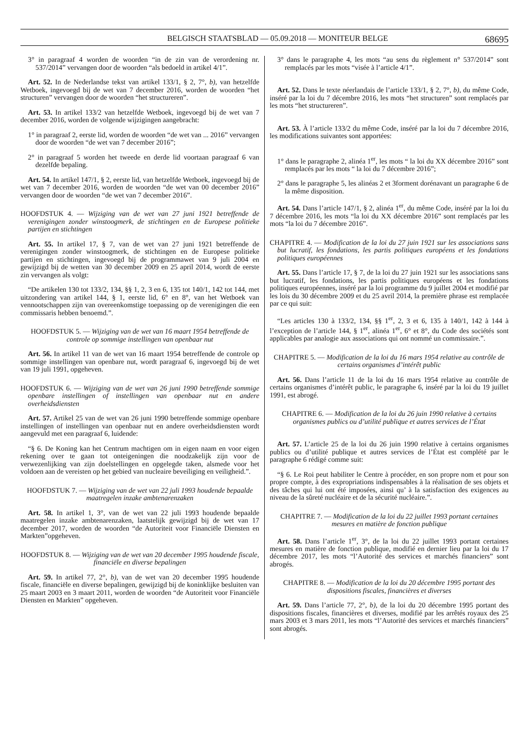BELGISCH STAATSBLAD — 05.09.2018 — MONITEUR BELGE 68695
3° in paragraaf 4 worden de woorden “in de zin van de verordening nr. 537/2014” vervangen door de woorden “als bedoeld in artikel 4/1”.
Art. 52. In de Nederlandse tekst van artikel 133/1, § 2, 7°, b), van hetzelfde Wetboek, ingevoegd bij de wet van 7 december 2016, worden de woorden “het structuren” vervangen door de woorden “het structureren”.
Art. 53. In artikel 133/2 van hetzelfde Wetboek, ingevoegd bij de wet van 7 december 2016, worden de volgende wijzigingen aangebracht:
1° in paragraaf 2, eerste lid, worden de woorden “de wet van ... 2016” vervangen door de woorden “de wet van 7 december 2016”;
2° in paragraaf 5 worden het tweede en derde lid voortaan paragraaf 6 van dezelfde bepaling.
Art. 54. In artikel 147/1, § 2, eerste lid, van hetzelfde Wetboek, ingevoegd bij de wet van 7 december 2016, worden de woorden “de wet van 00 december 2016” vervangen door de woorden “de wet van 7 december 2016”.
HOOFDSTUK 4. — Wijziging van de wet van 27 juni 1921 betreffende de verenigingen zonder winstoogmerk, de stichtingen en de Europese politieke partijen en stichtingen
Art. 55. In artikel 17, § 7, van de wet van 27 juni 1921 betreffende de verenigingen zonder winstoogmerk, de stichtingen en de Europese politieke partijen en stichtingen, ingevoegd bij de programmawet van 9 juli 2004 en gewijzigd bij de wetten van 30 december 2009 en 25 april 2014, wordt de eerste zin vervangen als volgt:
“De artikelen 130 tot 133/2, 134, §§ 1, 2, 3 en 6, 135 tot 140/1, 142 tot 144, met uitzondering van artikel 144, § 1, eerste lid, 6° en 8°, van het Wetboek van vennootschappen zijn van overeenkomstige toepassing op de verenigingen die een commissaris hebben benoemd.”.
HOOFDSTUK 5. — Wijziging van de wet van 16 maart 1954 betreffende de controle op sommige instellingen van openbaar nut
Art. 56. In artikel 11 van de wet van 16 maart 1954 betreffende de controle op sommige instellingen van openbare nut, wordt paragraaf 6, ingevoegd bij de wet van 19 juli 1991, opgeheven.
HOOFDSTUK 6. — Wijziging van de wet van 26 juni 1990 betreffende sommige openbare instellingen of instellingen van openbaar nut en andere overheidsdiensten
Art. 57. Artikel 25 van de wet van 26 juni 1990 betreffende sommige openbare instellingen of instellingen van openbaar nut en andere overheidsdiensten wordt aangevuld met een paragraaf 6, luidende:
“§ 6. De Koning kan het Centrum machtigen om in eigen naam en voor eigen rekening over te gaan tot onteigeningen die noodzakelijk zijn voor de verwezenlijking van zijn doelstellingen en opgelegde taken, alsmede voor het voldoen aan de vereisten op het gebied van nucleaire beveiliging en veiligheid.”.
HOOFDSTUK 7. — Wijziging van de wet van 22 juli 1993 houdende bepaalde maatregelen inzake ambtenarenzaken
Art. 58. In artikel 1, 3°, van de wet van 22 juli 1993 houdende bepaalde maatregelen inzake ambtenarenzaken, laatstelijk gewijzigd bij de wet van 17 december 2017, worden de woorden “de Autoriteit voor Financiële Diensten en Markten”opgeheven.
HOOFDSTUK 8. — Wijziging van de wet van 20 december 1995 houdende fiscale, financiële en diverse bepalingen
Art. 59. In artikel 77, 2°, b), van de wet van 20 december 1995 houdende fiscale, financiële en diverse bepalingen, gewijzigd bij de koninklijke besluiten van 25 maart 2003 en 3 maart 2011, worden de woorden “de Autoriteit voor Financiële Diensten en Markten” opgeheven.
3° dans le paragraphe 4, les mots “au sens du règlement n° 537/2014” sont remplacés par les mots “visée à l’article 4/1”.
Art. 52. Dans le texte néerlandais de l’article 133/1, § 2, 7°, b), du même Code, inséré par la loi du 7 décembre 2016, les mots “het structuren” sont remplacés par les mots “het structureren”.
Art. 53. À l’article 133/2 du même Code, inséré par la loi du 7 décembre 2016, les modifications suivantes sont apportées:
1° dans le paragraphe 2, alinéa 1<sup>er</sup>, les mots “ la loi du XX décembre 2016” sont remplacés par les mots “ la loi du 7 décembre 2016”;
2° dans le paragraphe 5, les alinéas 2 et 3forment dorénavant un paragraphe 6 de la même disposition.
Art. 54. Dans l’article 147/1, § 2, alinéa 1<sup>er</sup>, du même Code, inséré par la loi du 7 décembre 2016, les mots “la loi du XX décembre 2016” sont remplacés par les mots “la loi du 7 décembre 2016”.
CHAPITRE 4. — Modification de la loi du 27 juin 1921 sur les associations sans but lucratif, les fondations, les partis politiques européens et les fondations politiques européennes
Art. 55. Dans l’article 17, § 7, de la loi du 27 juin 1921 sur les associations sans but lucratif, les fondations, les partis politiques européens et les fondations politiques européennes, inséré par la loi programme du 9 juillet 2004 et modifié par les lois du 30 décembre 2009 et du 25 avril 2014, la première phrase est remplacée par ce qui suit:
“Les articles 130 à 133/2, 134, §§ 1<sup>er</sup>, 2, 3 et 6, 135 à 140/1, 142 à 144 à l’exception de l’article 144, § 1<sup>er</sup>, alinéa 1<sup>er</sup>, 6° et 8°, du Code des sociétés sont applicables par analogie aux associations qui ont nommé un commissaire.”.
CHAPITRE 5. — Modification de la loi du 16 mars 1954 relative au contrôle de certains organismes d’intérêt public
Art. 56. Dans l’article 11 de la loi du 16 mars 1954 relative au contrôle de certains organismes d’intérêt public, le paragraphe 6, inséré par la loi du 19 juillet 1991, est abrogé.
CHAPITRE 6. — Modification de la loi du 26 juin 1990 relative à certains organismes publics ou d’utilité publique et autres services de l’État
Art. 57. L’article 25 de la loi du 26 juin 1990 relative à certains organismes publics ou d’utilité publique et autres services de l’État est complété par le paragraphe 6 rédigé comme suit:
“§ 6. Le Roi peut habiliter le Centre à procéder, en son propre nom et pour son propre compte, à des expropriations indispensables à la réalisation de ses objets et des tâches qui lui ont été imposées, ainsi qu’ à la satisfaction des exigences au niveau de la sûreté nucléaire et de la sécurité nucléaire.”.
CHAPITRE 7. — Modification de la loi du 22 juillet 1993 portant certaines mesures en matière de fonction publique
Art. 58. Dans l’article 1<sup>er</sup>, 3°, de la loi du 22 juillet 1993 portant certaines mesures en matière de fonction publique, modifié en dernier lieu par la loi du 17 décembre 2017, les mots “l’Autorité des services et marchés financiers” sont abrogés.
CHAPITRE 8. — Modification de la loi du 20 décembre 1995 portant des dispositions fiscales, financières et diverses
Art. 59. Dans l’article 77, 2°, b), de la loi du 20 décembre 1995 portant des dispositions fiscales, financières et diverses, modifié par les arrêtés royaux des 25 mars 2003 et 3 mars 2011, les mots “l’Autorité des services et marchés financiers” sont abrogés.